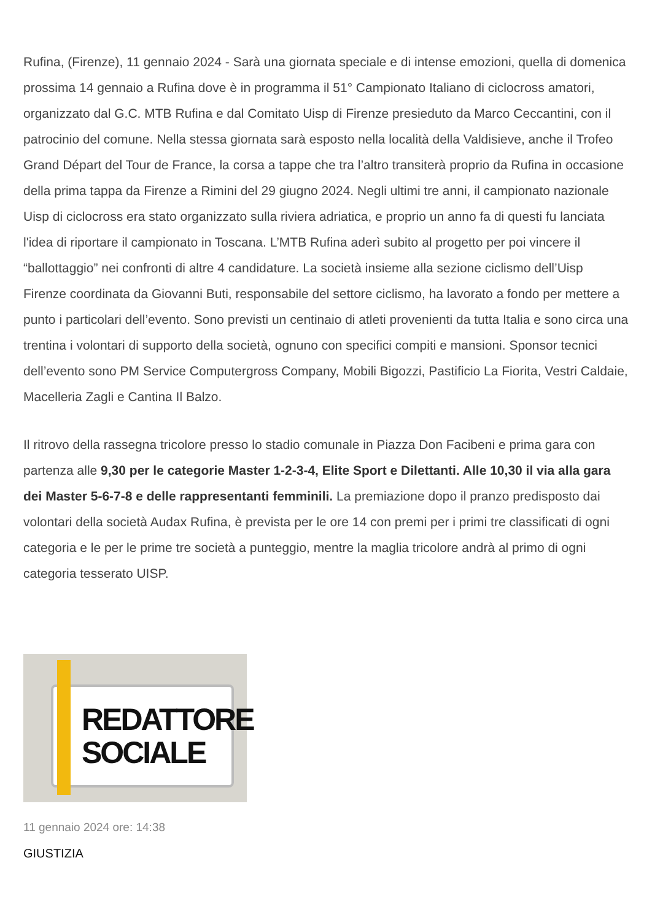Rufina, (Firenze), 11 gennaio 2024 - Sarà una giornata speciale e di intense emozioni, quella di domenica prossima 14 gennaio a Rufina dove è in programma il 51° Campionato Italiano di ciclocross amatori, organizzato dal G.C. MTB Rufina e dal Comitato Uisp di Firenze presieduto da Marco Ceccantini, con il patrocinio del comune. Nella stessa giornata sarà esposto nella località della Valdisieve, anche il Trofeo Grand Départ del Tour de France, la corsa a tappe che tra l’altro transiterà proprio da Rufina in occasione della prima tappa da Firenze a Rimini del 29 giugno 2024. Negli ultimi tre anni, il campionato nazionale Uisp di ciclocross era stato organizzato sulla riviera adriatica, e proprio un anno fa di questi fu lanciata l'idea di riportare il campionato in Toscana. L’MTB Rufina aderì subito al progetto per poi vincere il “ballottaggio” nei confronti di altre 4 candidature. La società insieme alla sezione ciclismo dell’Uisp Firenze coordinata da Giovanni Buti, responsabile del settore ciclismo, ha lavorato a fondo per mettere a punto i particolari dell’evento. Sono previsti un centinaio di atleti provenienti da tutta Italia e sono circa una trentina i volontari di supporto della società, ognuno con specifici compiti e mansioni. Sponsor tecnici dell’evento sono PM Service Computergross Company, Mobili Bigozzi, Pastificio La Fiorita, Vestri Caldaie, Macelleria Zagli e Cantina Il Balzo.
Il ritrovo della rassegna tricolore presso lo stadio comunale in Piazza Don Facibeni e prima gara con partenza alle 9,30 per le categorie Master 1-2-3-4, Elite Sport e Dilettanti. Alle 10,30 il via alla gara dei Master 5-6-7-8 e delle rappresentanti femminili. La premiazione dopo il pranzo predisposto dai volontari della società Audax Rufina, è prevista per le ore 14 con premi per i primi tre classificati di ogni categoria e le per le prime tre società a punteggio, mentre la maglia tricolore andrà al primo di ogni categoria tesserato UISP.
REDATTORE
SOCIALE
11 gennaio 2024 ore: 14:38
GIUSTIZIA